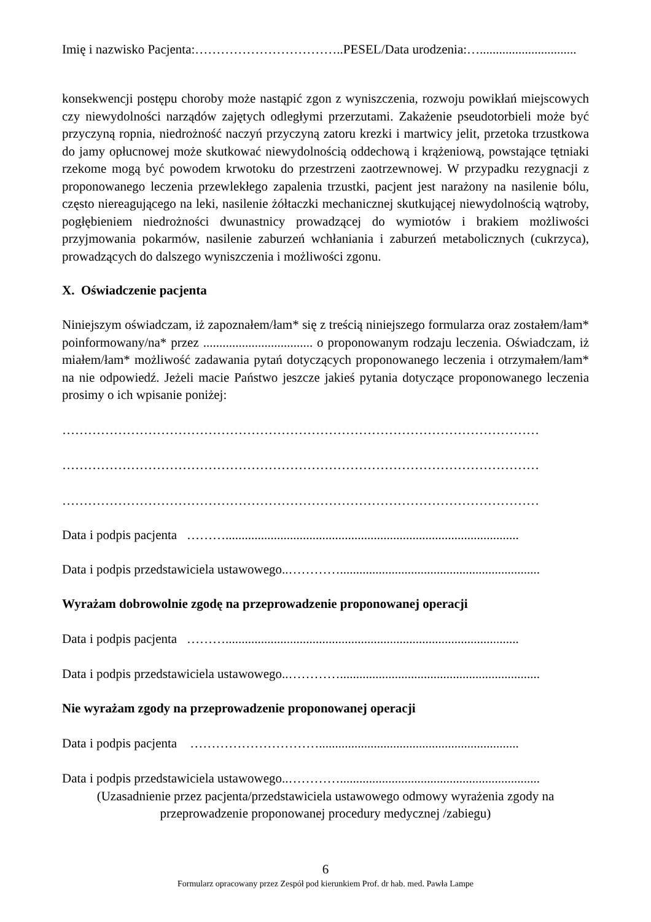Imię i nazwisko Pacjenta:……………………………..PESEL/Data urodzenia:…..............................
konsekwencji postępu choroby może nastąpić zgon z wyniszczenia, rozwoju powikłań miejscowych czy niewydolności narządów zajętych odległymi przerzutami. Zakażenie pseudotorbieli może być przyczyną ropnia, niedrożność naczyń przyczyną zatoru krezki i martwicy jelit, przetoka trzustkowa do jamy opłucnowej może skutkować niewydolnością oddechową i krążeniową, powstające tętniaki rzekome mogą być powodem krwotoku do przestrzeni zaotrzewnowej. W przypadku rezygnacji z proponowanego leczenia przewlekłego zapalenia trzustki, pacjent jest narażony na nasilenie bólu, często niereagującego na leki, nasilenie żółtaczki mechanicznej skutkującej niewydolnością wątroby, pogłębieniem niedrożności dwunastnicy prowadzącej do wymiotów i brakiem możliwości przyjmowania pokarmów, nasilenie zaburzeń wchłaniania i zaburzeń metabolicznych (cukrzyca), prowadzących do dalszego wyniszczenia i możliwości zgonu.
X. Oświadczenie pacjenta
Niniejszym oświadczam, iż zapoznałem/łam* się z treścią niniejszego formularza oraz zostałem/łam* poinformowany/na* przez .................................. o proponowanym rodzaju leczenia. Oświadczam, iż miałem/łam* możliwość zadawania pytań dotyczących proponowanego leczenia i otrzymałem/łam* na nie odpowiedź. Jeżeli macie Państwo jeszcze jakieś pytania dotyczące proponowanego leczenia prosimy o ich wpisanie poniżej:
…………………………………………………………………………………………………
…………………………………………………………………………………………………
…………………………………………………………………………………………………
Data i podpis pacjenta ………...........................................................................................
Data i podpis przedstawiciela ustawowego..…………..............................................................
Wyrażam dobrowolnie zgodę na przeprowadzenie proponowanej operacji
Data i podpis pacjenta ………...........................................................................................
Data i podpis przedstawiciela ustawowego..…………..............................................................
Nie wyrażam zgody na przeprowadzenie proponowanej operacji
Data i podpis pacjenta …………………………..............................................................
Data i podpis przedstawiciela ustawowego..…………..............................................................
(Uzasadnienie przez pacjenta/przedstawiciela ustawowego odmowy wyrażenia zgody na
przeprowadzenie proponowanej procedury medycznej /zabiegu)
6
Formularz opracowany przez Zespół pod kierunkiem Prof. dr hab. med. Pawła Lampe